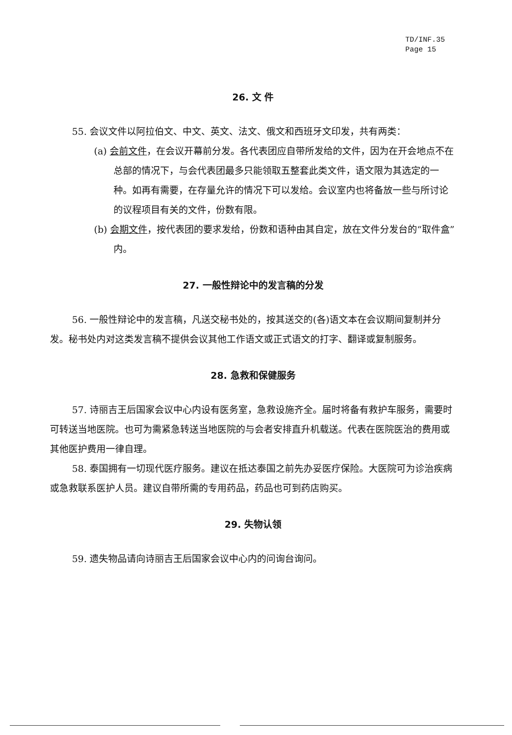TD/INF.35
Page 15
26. 文 件
55. 会议文件以阿拉伯文、中文、英文、法文、俄文和西班牙文印发，共有两类：
(a) 会前文件，在会议开幕前分发。各代表团应自带所发给的文件，因为在开会地点不在总部的情况下，与会代表团最多只能领取五整套此类文件，语文限为其选定的一种。如再有需要，在存量允许的情况下可以发给。会议室内也将备放一些与所讨论的议程项目有关的文件，份数有限。
(b) 会期文件，按代表团的要求发给，份数和语种由其自定，放在文件分发台的“取件盒”内。
27. 一般性辩论中的发言稿的分发
56. 一般性辩论中的发言稿，凡送交秘书处的，按其送交的(各)语文本在会议期间复制并分发。秘书处内对这类发言稿不提供会议其他工作语文或正式语文的打字、翻译或复制服务。
28. 急救和保健服务
57. 诗丽吉王后国家会议中心内设有医务室，急救设施齐全。届时将备有救护车服务，需要时可转送当地医院。也可为需紧急转送当地医院的与会者安排直升机载送。代表在医院医治的费用或其他医护费用一律自理。
58. 泰国拥有一切现代医疗服务。建议在抵达泰国之前先办妥医疗保险。大医院可为诊治疾病或急救联系医护人员。建议自带所需的专用药品，药品也可到药店购买。
29. 失物认领
59. 遗失物品请向诗丽吉王后国家会议中心内的问询台询问。